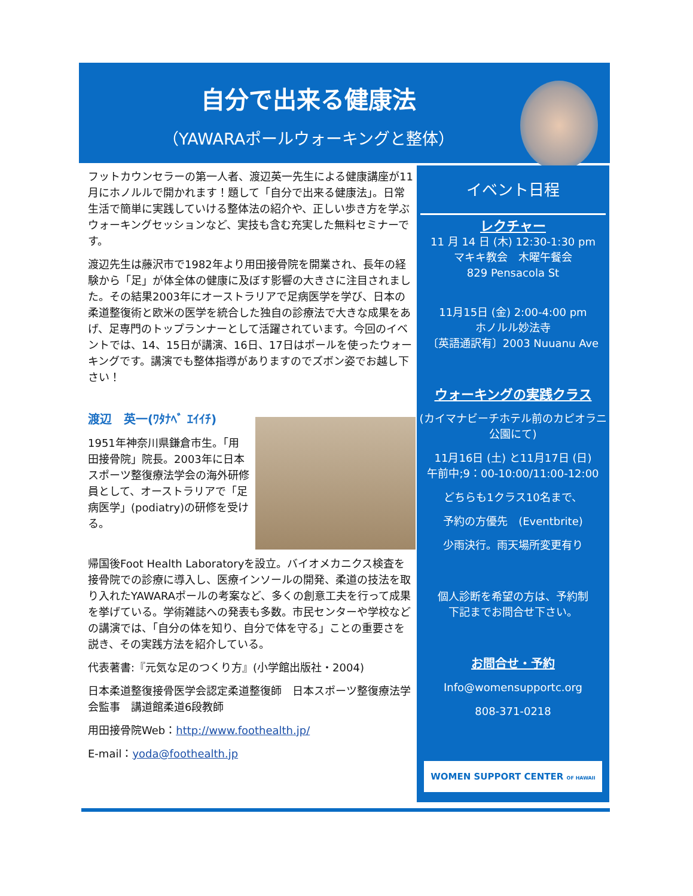自分で出来る健康法
（YAWARAポールウォーキングと整体）
フットカウンセラーの第一人者、渡辺英一先生による健康講座が11月にホノルルで開かれます！題して「自分で出来る健康法」。日常生活で簡単に実践していける整体法の紹介や、正しい歩き方を学ぶウォーキングセッションなど、実技も含む充実した無料セミナーです。
渡辺先生は藤沢市で1982年より用田接骨院を開業され、長年の経験から「足」が体全体の健康に及ぼす影響の大きさに注目されました。その結果2003年にオーストラリアで足病医学を学び、日本の柔道整復術と欧米の医学を統合した独自の診療法で大きな成果をあげ、足専門のトップランナーとして活躍されています。今回のイベントでは、14、15日が講演、16日、17日はポールを使ったウォーキングです。講演でも整体指導がありますのでズボン姿でお越し下さい！
渡辺　英一(ﾜﾀﾅﾍﾞ ｴｲｲﾁ)
1951年神奈川県鎌倉市生。「用田接骨院」院長。2003年に日本スポーツ整復療法学会の海外研修員として、オーストラリアで「足病医学」(podiatry)の研修を受ける。
帰国後Foot Health Laboratoryを設立。バイオメカニクス検査を接骨院での診療に導入し、医療インソールの開発、柔道の技法を取り入れたYAWARAポールの考案など、多くの創意工夫を行って成果を挙げている。学術雑誌への発表も多数。市民センターや学校などの講演では、「自分の体を知り、自分で体を守る」ことの重要さを説き、その実践方法を紹介している。
代表著書:『元気な足のつくり方』(小学館出版社・2004)
日本柔道整復接骨医学会認定柔道整復師　日本スポーツ整復療法学会監事　講道館柔道6段教師
用田接骨院Web：http://www.foothealth.jp/
E-mail：yoda@foothealth.jp
イベント日程
レクチャー
11 月 14 日 (木) 12:30-1:30 pm
マキキ教会　木曜午餐会
829 Pensacola St
11月15日 (金) 2:00-4:00 pm
ホノルル妙法寺
〔英語通訳有〕2003 Nuuanu Ave
ウォーキングの実践クラス
(カイマナビーチホテル前のカピオラニ公園にて)
11月16日 (土) と11月17日 (日)
午前中;9：00-10:00/11:00-12:00
どちらも1クラス10名まで、
予約の方優先　(Eventbrite)
少雨決行。雨天場所変更有り
個人診断を希望の方は、予約制
下記までお問合せ下さい。
お問合せ・予約
Info@womensupportc.org
808-371-0218
WOMEN SUPPORT CENTER OF HAWAII